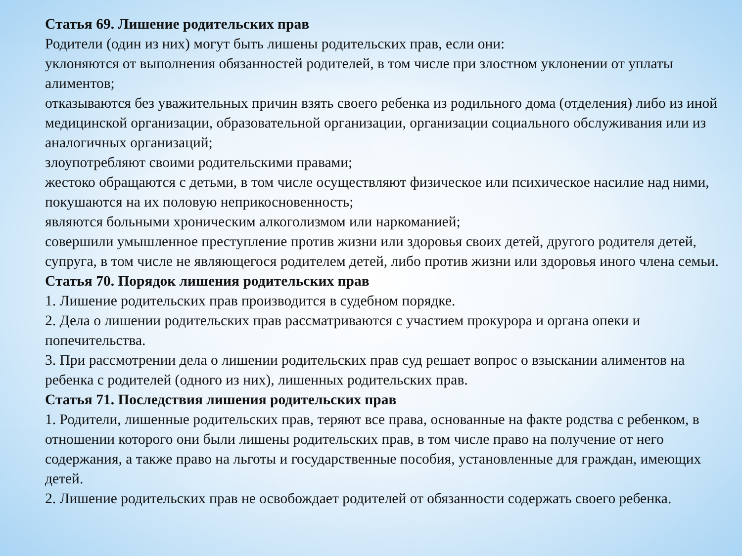Статья 69. Лишение родительских прав
Родители (один из них) могут быть лишены родительских прав, если они:
уклоняются от выполнения обязанностей родителей, в том числе при злостном уклонении от уплаты алиментов;
отказываются без уважительных причин взять своего ребенка из родильного дома (отделения) либо из иной медицинской организации, образовательной организации, организации социального обслуживания или из аналогичных организаций;
злоупотребляют своими родительскими правами;
жестоко обращаются с детьми, в том числе осуществляют физическое или психическое насилие над ними, покушаются на их половую неприкосновенность;
являются больными хроническим алкоголизмом или наркоманией;
совершили умышленное преступление против жизни или здоровья своих детей, другого родителя детей, супруга, в том числе не являющегося родителем детей, либо против жизни или здоровья иного члена семьи.
Статья 70. Порядок лишения родительских прав
1. Лишение родительских прав производится в судебном порядке.
2. Дела о лишении родительских прав рассматриваются с участием прокурора и органа опеки и попечительства.
3. При рассмотрении дела о лишении родительских прав суд решает вопрос о взыскании алиментов на ребенка с родителей (одного из них), лишенных родительских прав.
Статья 71. Последствия лишения родительских прав
1. Родители, лишенные родительских прав, теряют все права, основанные на факте родства с ребенком, в отношении которого они были лишены родительских прав, в том числе право на получение от него содержания, а также право на льготы и государственные пособия, установленные для граждан, имеющих детей.
2. Лишение родительских прав не освобождает родителей от обязанности содержать своего ребенка.